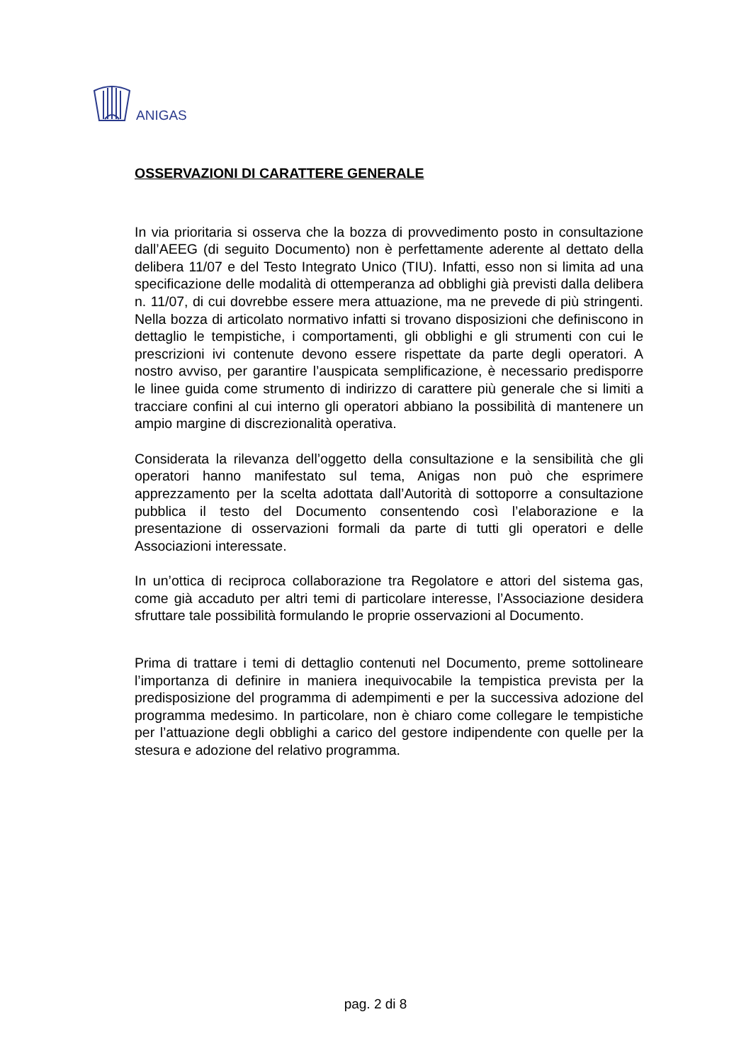ANIGAS
OSSERVAZIONI DI CARATTERE GENERALE
In via prioritaria si osserva che la bozza di provvedimento posto in consultazione dall’AEEG (di seguito Documento) non è perfettamente aderente al dettato della delibera 11/07 e del Testo Integrato Unico (TIU). Infatti, esso non si limita ad una specificazione delle modalità di ottemperanza ad obblighi già previsti dalla delibera n. 11/07, di cui dovrebbe essere mera attuazione, ma ne prevede di più stringenti. Nella bozza di articolato normativo infatti si trovano disposizioni che definiscono in dettaglio le tempistiche, i comportamenti, gli obblighi e gli strumenti con cui le prescrizioni ivi contenute devono essere rispettate da parte degli operatori. A nostro avviso, per garantire l’auspicata semplificazione, è necessario predisporre le linee guida come strumento di indirizzo di carattere più generale che si limiti a tracciare confini al cui interno gli operatori abbiano la possibilità di mantenere un ampio margine di discrezionalità operativa.
Considerata la rilevanza dell’oggetto della consultazione e la sensibilità che gli operatori hanno manifestato sul tema, Anigas non può che esprimere apprezzamento per la scelta adottata dall’Autorità di sottoporre a consultazione pubblica il testo del Documento consentendo così l’elaborazione e la presentazione di osservazioni formali da parte di tutti gli operatori e delle Associazioni interessate.
In un’ottica di reciproca collaborazione tra Regolatore e attori del sistema gas, come già accaduto per altri temi di particolare interesse, l’Associazione desidera sfruttare tale possibilità formulando le proprie osservazioni al Documento.
Prima di trattare i temi di dettaglio contenuti nel Documento, preme sottolineare l’importanza di definire in maniera inequivocabile la tempistica prevista per la predisposizione del programma di adempimenti e per la successiva adozione del programma medesimo. In particolare, non è chiaro come collegare le tempistiche per l’attuazione degli obblighi a carico del gestore indipendente con quelle per la stesura e adozione del relativo programma.
pag. 2 di 8